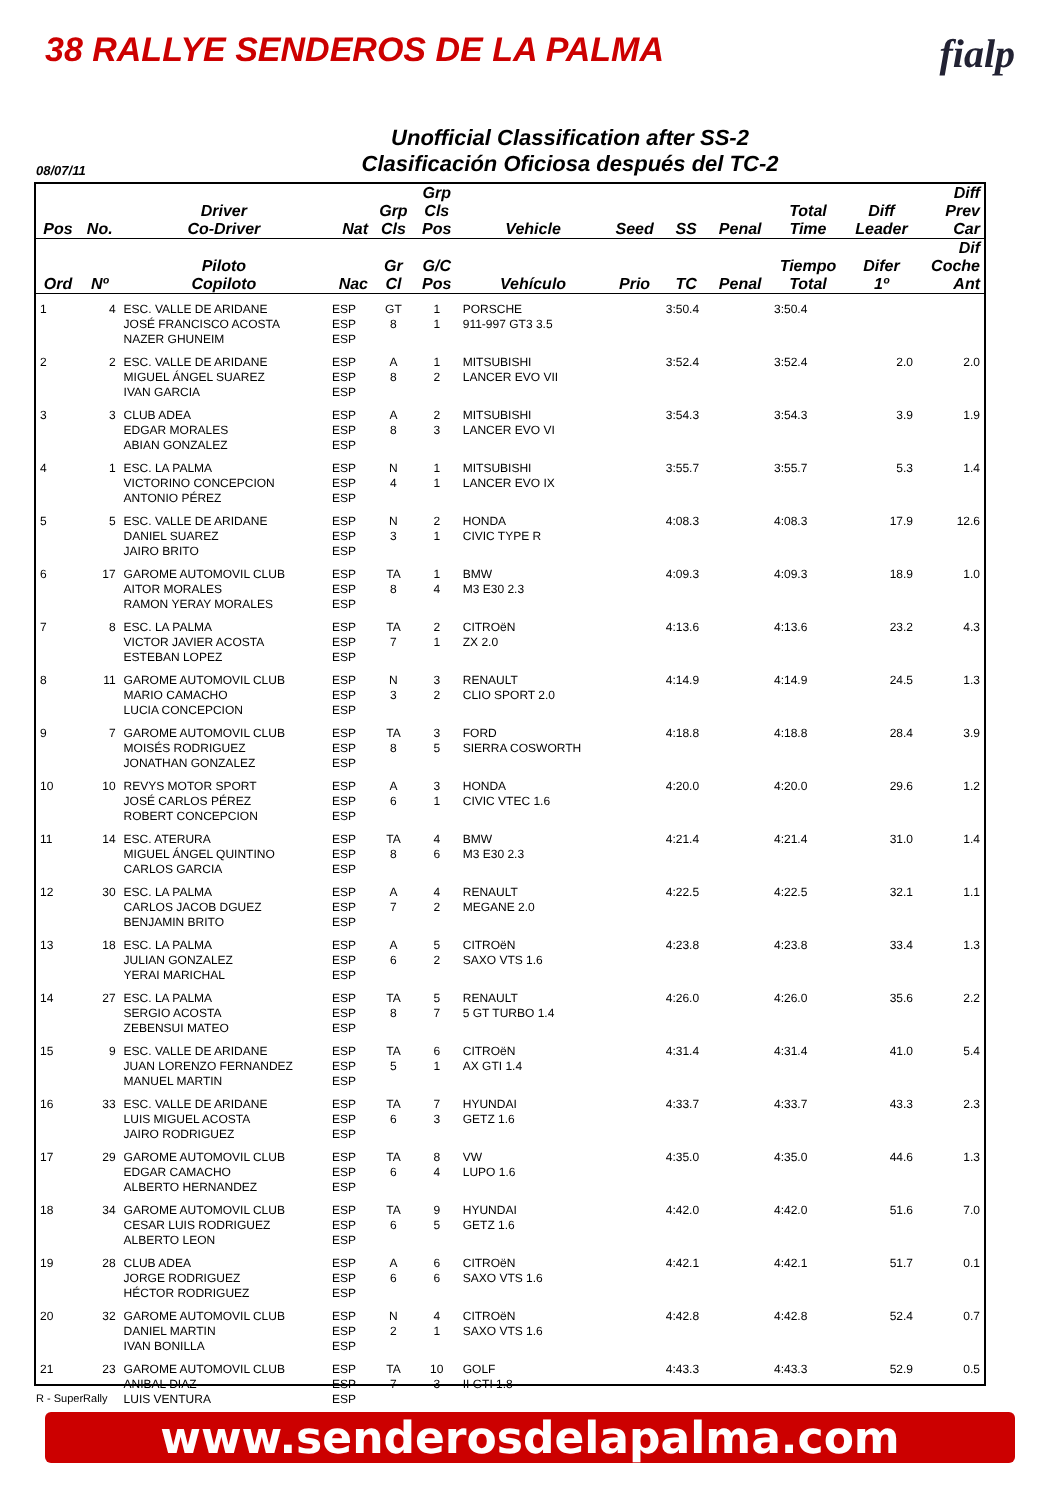38 RALLYE SENDEROS DE LA PALMA
fialp
Unofficial Classification after SS-2
Clasificación Oficiosa después del TC-2
08/07/11
| Pos | No. | Driver Co-Driver | Nat | Grp Cls | Grp Cls Pos | Vehicle | Seed | SS | Penal | Total Time | Diff Leader | Diff Prev Car |
| --- | --- | --- | --- | --- | --- | --- | --- | --- | --- | --- | --- | --- |
| Ord | Nº | Piloto Copiloto | Nac | Gr Cl | G/C Pos | Vehículo | Prio | TC | Penal | Tiempo Total | Difer 1º | Dif Coche Ant |
| 1 | 4 | ESC. VALLE DE ARIDANE JOSÉ FRANCISCO ACOSTA NAZER GHUNEIM | ESP ESP ESP | GT 8 | 1 1 | PORSCHE 911-997 GT3 3.5 | | 3:50.4 | | 3:50.4 | | |
| 2 | 2 | ESC. VALLE DE ARIDANE MIGUEL ÁNGEL SUAREZ IVAN GARCIA | ESP ESP ESP | A 8 | 1 2 | MITSUBISHI LANCER EVO VII | | 3:52.4 | | 3:52.4 | 2.0 | 2.0 |
| 3 | 3 | CLUB ADEA EDGAR MORALES ABIAN GONZALEZ | ESP ESP ESP | A 8 | 2 3 | MITSUBISHI LANCER EVO VI | | 3:54.3 | | 3:54.3 | 3.9 | 1.9 |
| 4 | 1 | ESC. LA PALMA VICTORINO CONCEPCION ANTONIO PÉREZ | ESP ESP ESP | N 4 | 1 1 | MITSUBISHI LANCER EVO IX | | 3:55.7 | | 3:55.7 | 5.3 | 1.4 |
| 5 | 5 | ESC. VALLE DE ARIDANE DANIEL SUAREZ JAIRO BRITO | ESP ESP ESP | N 3 | 2 1 | HONDA CIVIC TYPE R | | 4:08.3 | | 4:08.3 | 17.9 | 12.6 |
| 6 | 17 | GAROME AUTOMOVIL CLUB AITOR MORALES RAMON YERAY MORALES | ESP ESP ESP | TA 8 | 1 4 | BMW M3 E30 2.3 | | 4:09.3 | | 4:09.3 | 18.9 | 1.0 |
| 7 | 8 | ESC. LA PALMA VICTOR JAVIER ACOSTA ESTEBAN LOPEZ | ESP ESP ESP | TA 7 | 2 1 | CITROëN ZX 2.0 | | 4:13.6 | | 4:13.6 | 23.2 | 4.3 |
| 8 | 11 | GAROME AUTOMOVIL CLUB MARIO CAMACHO LUCIA CONCEPCION | ESP ESP ESP | N 3 | 3 2 | RENAULT CLIO SPORT 2.0 | | 4:14.9 | | 4:14.9 | 24.5 | 1.3 |
| 9 | 7 | GAROME AUTOMOVIL CLUB MOISÉS RODRIGUEZ JONATHAN GONZALEZ | ESP ESP ESP | TA 8 | 3 5 | FORD SIERRA COSWORTH | | 4:18.8 | | 4:18.8 | 28.4 | 3.9 |
| 10 | 10 | REVYS MOTOR SPORT JOSÉ CARLOS PÉREZ ROBERT CONCEPCION | ESP ESP ESP | A 6 | 3 1 | HONDA CIVIC VTEC 1.6 | | 4:20.0 | | 4:20.0 | 29.6 | 1.2 |
| 11 | 14 | ESC. ATERURA MIGUEL ÁNGEL QUINTINO CARLOS GARCIA | ESP ESP ESP | TA 8 | 4 6 | BMW M3 E30 2.3 | | 4:21.4 | | 4:21.4 | 31.0 | 1.4 |
| 12 | 30 | ESC. LA PALMA CARLOS JACOB DGUEZ BENJAMIN BRITO | ESP ESP ESP | A 7 | 4 2 | RENAULT MEGANE 2.0 | | 4:22.5 | | 4:22.5 | 32.1 | 1.1 |
| 13 | 18 | ESC. LA PALMA JULIAN GONZALEZ YERAI MARICHAL | ESP ESP ESP | A 6 | 5 2 | CITROëN SAXO VTS 1.6 | | 4:23.8 | | 4:23.8 | 33.4 | 1.3 |
| 14 | 27 | ESC. LA PALMA SERGIO ACOSTA ZEBENSUI MATEO | ESP ESP ESP | TA 8 | 5 7 | RENAULT 5 GT TURBO 1.4 | | 4:26.0 | | 4:26.0 | 35.6 | 2.2 |
| 15 | 9 | ESC. VALLE DE ARIDANE JUAN LORENZO FERNANDEZ MANUEL MARTIN | ESP ESP ESP | TA 5 | 6 1 | CITROëN AX GTI 1.4 | | 4:31.4 | | 4:31.4 | 41.0 | 5.4 |
| 16 | 33 | ESC. VALLE DE ARIDANE LUIS MIGUEL ACOSTA JAIRO RODRIGUEZ | ESP ESP ESP | TA 6 | 7 3 | HYUNDAI GETZ 1.6 | | 4:33.7 | | 4:33.7 | 43.3 | 2.3 |
| 17 | 29 | GAROME AUTOMOVIL CLUB EDGAR CAMACHO ALBERTO HERNANDEZ | ESP ESP ESP | TA 6 | 8 4 | VW LUPO 1.6 | | 4:35.0 | | 4:35.0 | 44.6 | 1.3 |
| 18 | 34 | GAROME AUTOMOVIL CLUB CESAR LUIS RODRIGUEZ ALBERTO LEON | ESP ESP ESP | TA 6 | 9 5 | HYUNDAI GETZ 1.6 | | 4:42.0 | | 4:42.0 | 51.6 | 7.0 |
| 19 | 28 | CLUB ADEA JORGE RODRIGUEZ HÉCTOR RODRIGUEZ | ESP ESP ESP | A 6 | 6 6 | CITROëN SAXO VTS 1.6 | | 4:42.1 | | 4:42.1 | 51.7 | 0.1 |
| 20 | 32 | GAROME AUTOMOVIL CLUB DANIEL MARTIN IVAN BONILLA | ESP ESP ESP | N 2 | 4 1 | CITROëN SAXO VTS 1.6 | | 4:42.8 | | 4:42.8 | 52.4 | 0.7 |
| 21 | 23 | GAROME AUTOMOVIL CLUB ANIBAL DIAZ LUIS VENTURA | ESP ESP ESP | TA 7 | 10 3 | GOLF II GTI 1.8 | | 4:43.3 | | 4:43.3 | 52.9 | 0.5 |
R - SuperRally
www.senderosdelapalma.com